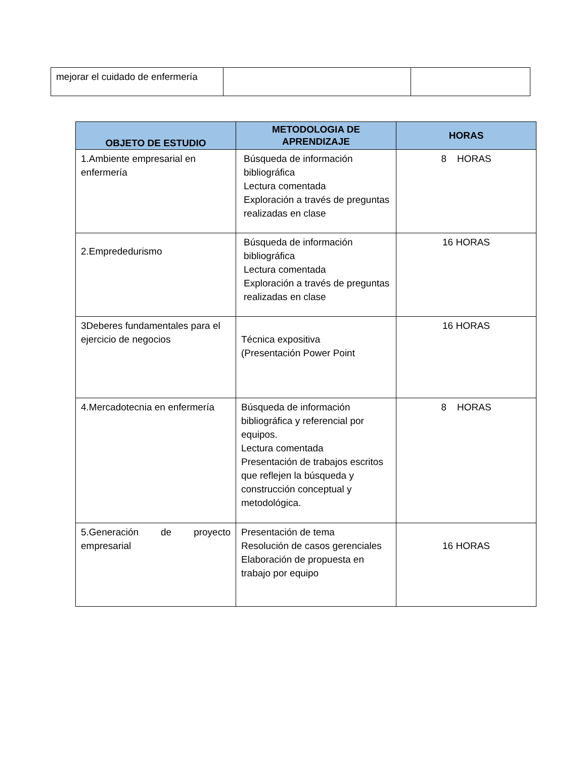| mejorar el cuidado de enfermería | | |
| OBJETO DE ESTUDIO | METODOLOGIA DE APRENDIZAJE | HORAS |
| --- | --- | --- |
| 1.Ambiente empresarial en enfermería | Búsqueda de información bibliográfica Lectura comentada Exploración a través de preguntas realizadas en clase | 8 HORAS |
| 2.Emprededurismo | Búsqueda de información bibliográfica Lectura comentada Exploración a través de preguntas realizadas en clase | 16 HORAS |
| 3Deberes fundamentales para el ejercicio de negocios | Técnica expositiva (Presentación Power Point | 16 HORAS |
| 4.Mercadotecnia en enfermería | Búsqueda de información bibliográfica y referencial por equipos. Lectura comentada Presentación de trabajos escritos que reflejen la búsqueda y construcción conceptual y metodológica. | 8 HORAS |
| 5.Generación de proyecto empresarial | Presentación de tema Resolución de casos gerenciales Elaboración de propuesta en trabajo por equipo | 16 HORAS |